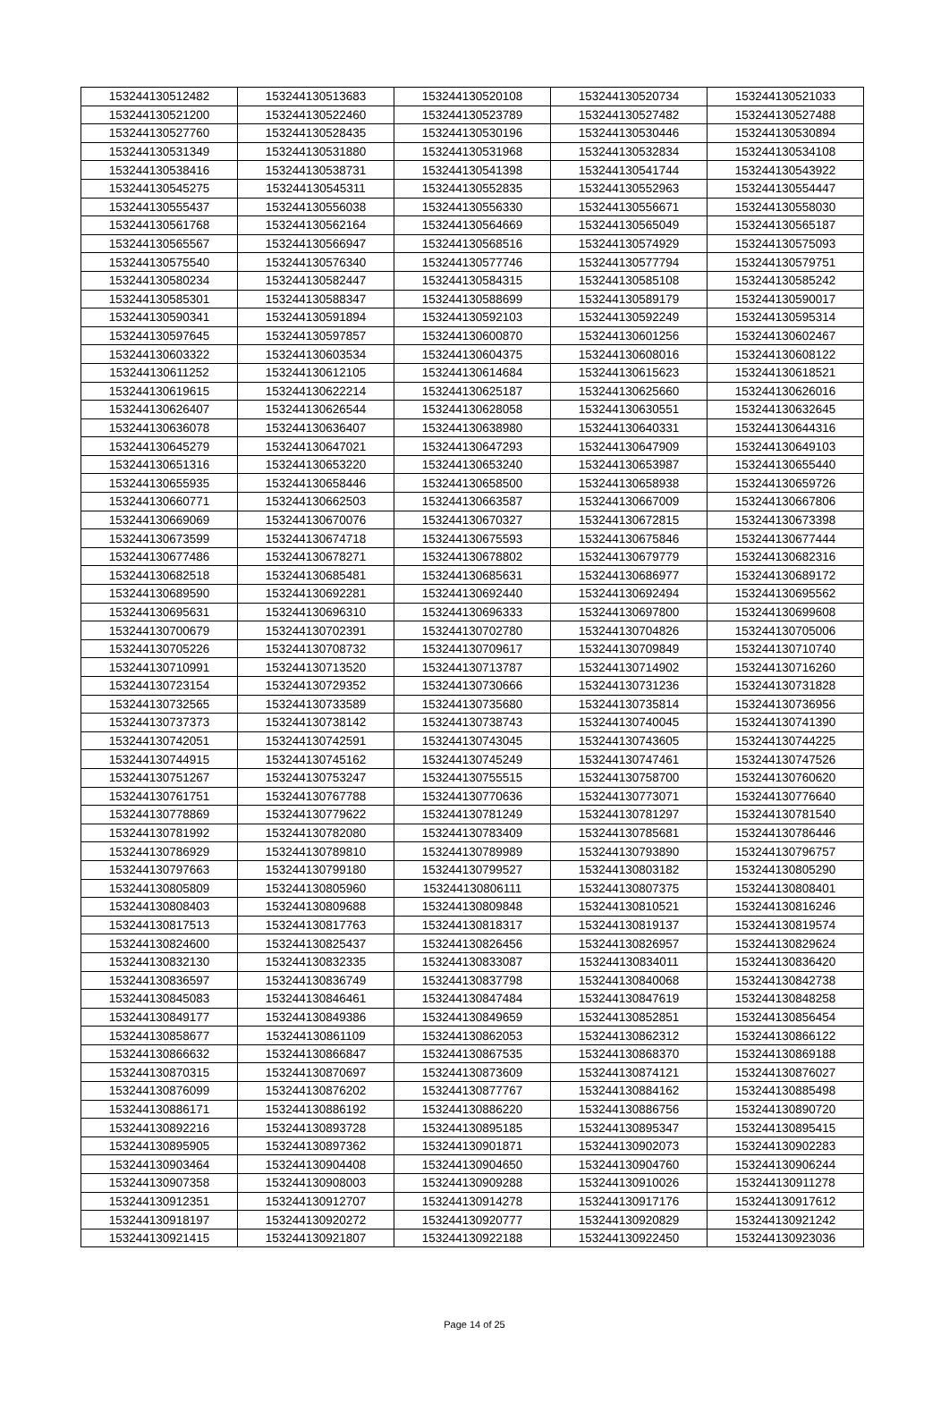| 153244130512482 | 153244130513683 | 153244130520108 | 153244130520734 | 153244130521033 |
| 153244130521200 | 153244130522460 | 153244130523789 | 153244130527482 | 153244130527488 |
| 153244130527760 | 153244130528435 | 153244130530196 | 153244130530446 | 153244130530894 |
| 153244130531349 | 153244130531880 | 153244130531968 | 153244130532834 | 153244130534108 |
| 153244130538416 | 153244130538731 | 153244130541398 | 153244130541744 | 153244130543922 |
| 153244130545275 | 153244130545311 | 153244130552835 | 153244130552963 | 153244130554447 |
| 153244130555437 | 153244130556038 | 153244130556330 | 153244130556671 | 153244130558030 |
| 153244130561768 | 153244130562164 | 153244130564669 | 153244130565049 | 153244130565187 |
| 153244130565567 | 153244130566947 | 153244130568516 | 153244130574929 | 153244130575093 |
| 153244130575540 | 153244130576340 | 153244130577746 | 153244130577794 | 153244130579751 |
| 153244130580234 | 153244130582447 | 153244130584315 | 153244130585108 | 153244130585242 |
| 153244130585301 | 153244130588347 | 153244130588699 | 153244130589179 | 153244130590017 |
| 153244130590341 | 153244130591894 | 153244130592103 | 153244130592249 | 153244130595314 |
| 153244130597645 | 153244130597857 | 153244130600870 | 153244130601256 | 153244130602467 |
| 153244130603322 | 153244130603534 | 153244130604375 | 153244130608016 | 153244130608122 |
| 153244130611252 | 153244130612105 | 153244130614684 | 153244130615623 | 153244130618521 |
| 153244130619615 | 153244130622214 | 153244130625187 | 153244130625660 | 153244130626016 |
| 153244130626407 | 153244130626544 | 153244130628058 | 153244130630551 | 153244130632645 |
| 153244130636078 | 153244130636407 | 153244130638980 | 153244130640331 | 153244130644316 |
| 153244130645279 | 153244130647021 | 153244130647293 | 153244130647909 | 153244130649103 |
| 153244130651316 | 153244130653220 | 153244130653240 | 153244130653987 | 153244130655440 |
| 153244130655935 | 153244130658446 | 153244130658500 | 153244130658938 | 153244130659726 |
| 153244130660771 | 153244130662503 | 153244130663587 | 153244130667009 | 153244130667806 |
| 153244130669069 | 153244130670076 | 153244130670327 | 153244130672815 | 153244130673398 |
| 153244130673599 | 153244130674718 | 153244130675593 | 153244130675846 | 153244130677444 |
| 153244130677486 | 153244130678271 | 153244130678802 | 153244130679779 | 153244130682316 |
| 153244130682518 | 153244130685481 | 153244130685631 | 153244130686977 | 153244130689172 |
| 153244130689590 | 153244130692281 | 153244130692440 | 153244130692494 | 153244130695562 |
| 153244130695631 | 153244130696310 | 153244130696333 | 153244130697800 | 153244130699608 |
| 153244130700679 | 153244130702391 | 153244130702780 | 153244130704826 | 153244130705006 |
| 153244130705226 | 153244130708732 | 153244130709617 | 153244130709849 | 153244130710740 |
| 153244130710991 | 153244130713520 | 153244130713787 | 153244130714902 | 153244130716260 |
| 153244130723154 | 153244130729352 | 153244130730666 | 153244130731236 | 153244130731828 |
| 153244130732565 | 153244130733589 | 153244130735680 | 153244130735814 | 153244130736956 |
| 153244130737373 | 153244130738142 | 153244130738743 | 153244130740045 | 153244130741390 |
| 153244130742051 | 153244130742591 | 153244130743045 | 153244130743605 | 153244130744225 |
| 153244130744915 | 153244130745162 | 153244130745249 | 153244130747461 | 153244130747526 |
| 153244130751267 | 153244130753247 | 153244130755515 | 153244130758700 | 153244130760620 |
| 153244130761751 | 153244130767788 | 153244130770636 | 153244130773071 | 153244130776640 |
| 153244130778869 | 153244130779622 | 153244130781249 | 153244130781297 | 153244130781540 |
| 153244130781992 | 153244130782080 | 153244130783409 | 153244130785681 | 153244130786446 |
| 153244130786929 | 153244130789810 | 153244130789989 | 153244130793890 | 153244130796757 |
| 153244130797663 | 153244130799180 | 153244130799527 | 153244130803182 | 153244130805290 |
| 153244130805809 | 153244130805960 | 153244130806111 | 153244130807375 | 153244130808401 |
| 153244130808403 | 153244130809688 | 153244130809848 | 153244130810521 | 153244130816246 |
| 153244130817513 | 153244130817763 | 153244130818317 | 153244130819137 | 153244130819574 |
| 153244130824600 | 153244130825437 | 153244130826456 | 153244130826957 | 153244130829624 |
| 153244130832130 | 153244130832335 | 153244130833087 | 153244130834011 | 153244130836420 |
| 153244130836597 | 153244130836749 | 153244130837798 | 153244130840068 | 153244130842738 |
| 153244130845083 | 153244130846461 | 153244130847484 | 153244130847619 | 153244130848258 |
| 153244130849177 | 153244130849386 | 153244130849659 | 153244130852851 | 153244130856454 |
| 153244130858677 | 153244130861109 | 153244130862053 | 153244130862312 | 153244130866122 |
| 153244130866632 | 153244130866847 | 153244130867535 | 153244130868370 | 153244130869188 |
| 153244130870315 | 153244130870697 | 153244130873609 | 153244130874121 | 153244130876027 |
| 153244130876099 | 153244130876202 | 153244130877767 | 153244130884162 | 153244130885498 |
| 153244130886171 | 153244130886192 | 153244130886220 | 153244130886756 | 153244130890720 |
| 153244130892216 | 153244130893728 | 153244130895185 | 153244130895347 | 153244130895415 |
| 153244130895905 | 153244130897362 | 153244130901871 | 153244130902073 | 153244130902283 |
| 153244130903464 | 153244130904408 | 153244130904650 | 153244130904760 | 153244130906244 |
| 153244130907358 | 153244130908003 | 153244130909288 | 153244130910026 | 153244130911278 |
| 153244130912351 | 153244130912707 | 153244130914278 | 153244130917176 | 153244130917612 |
| 153244130918197 | 153244130920272 | 153244130920777 | 153244130920829 | 153244130921242 |
| 153244130921415 | 153244130921807 | 153244130922188 | 153244130922450 | 153244130923036 |
Page 14 of 25